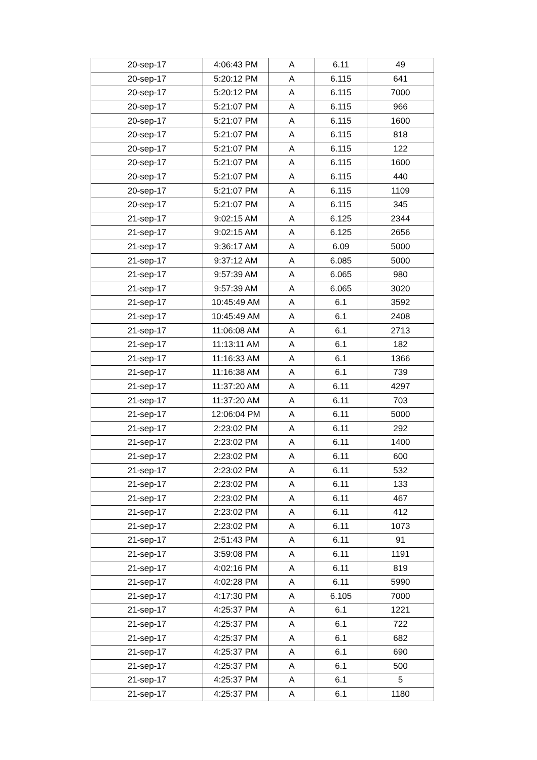| 20-sep-17 | 4:06:43 PM | A | 6.11 | 49 |
| 20-sep-17 | 5:20:12 PM | A | 6.115 | 641 |
| 20-sep-17 | 5:20:12 PM | A | 6.115 | 7000 |
| 20-sep-17 | 5:21:07 PM | A | 6.115 | 966 |
| 20-sep-17 | 5:21:07 PM | A | 6.115 | 1600 |
| 20-sep-17 | 5:21:07 PM | A | 6.115 | 818 |
| 20-sep-17 | 5:21:07 PM | A | 6.115 | 122 |
| 20-sep-17 | 5:21:07 PM | A | 6.115 | 1600 |
| 20-sep-17 | 5:21:07 PM | A | 6.115 | 440 |
| 20-sep-17 | 5:21:07 PM | A | 6.115 | 1109 |
| 20-sep-17 | 5:21:07 PM | A | 6.115 | 345 |
| 21-sep-17 | 9:02:15 AM | A | 6.125 | 2344 |
| 21-sep-17 | 9:02:15 AM | A | 6.125 | 2656 |
| 21-sep-17 | 9:36:17 AM | A | 6.09 | 5000 |
| 21-sep-17 | 9:37:12 AM | A | 6.085 | 5000 |
| 21-sep-17 | 9:57:39 AM | A | 6.065 | 980 |
| 21-sep-17 | 9:57:39 AM | A | 6.065 | 3020 |
| 21-sep-17 | 10:45:49 AM | A | 6.1 | 3592 |
| 21-sep-17 | 10:45:49 AM | A | 6.1 | 2408 |
| 21-sep-17 | 11:06:08 AM | A | 6.1 | 2713 |
| 21-sep-17 | 11:13:11 AM | A | 6.1 | 182 |
| 21-sep-17 | 11:16:33 AM | A | 6.1 | 1366 |
| 21-sep-17 | 11:16:38 AM | A | 6.1 | 739 |
| 21-sep-17 | 11:37:20 AM | A | 6.11 | 4297 |
| 21-sep-17 | 11:37:20 AM | A | 6.11 | 703 |
| 21-sep-17 | 12:06:04 PM | A | 6.11 | 5000 |
| 21-sep-17 | 2:23:02 PM | A | 6.11 | 292 |
| 21-sep-17 | 2:23:02 PM | A | 6.11 | 1400 |
| 21-sep-17 | 2:23:02 PM | A | 6.11 | 600 |
| 21-sep-17 | 2:23:02 PM | A | 6.11 | 532 |
| 21-sep-17 | 2:23:02 PM | A | 6.11 | 133 |
| 21-sep-17 | 2:23:02 PM | A | 6.11 | 467 |
| 21-sep-17 | 2:23:02 PM | A | 6.11 | 412 |
| 21-sep-17 | 2:23:02 PM | A | 6.11 | 1073 |
| 21-sep-17 | 2:51:43 PM | A | 6.11 | 91 |
| 21-sep-17 | 3:59:08 PM | A | 6.11 | 1191 |
| 21-sep-17 | 4:02:16 PM | A | 6.11 | 819 |
| 21-sep-17 | 4:02:28 PM | A | 6.11 | 5990 |
| 21-sep-17 | 4:17:30 PM | A | 6.105 | 7000 |
| 21-sep-17 | 4:25:37 PM | A | 6.1 | 1221 |
| 21-sep-17 | 4:25:37 PM | A | 6.1 | 722 |
| 21-sep-17 | 4:25:37 PM | A | 6.1 | 682 |
| 21-sep-17 | 4:25:37 PM | A | 6.1 | 690 |
| 21-sep-17 | 4:25:37 PM | A | 6.1 | 500 |
| 21-sep-17 | 4:25:37 PM | A | 6.1 | 5 |
| 21-sep-17 | 4:25:37 PM | A | 6.1 | 1180 |